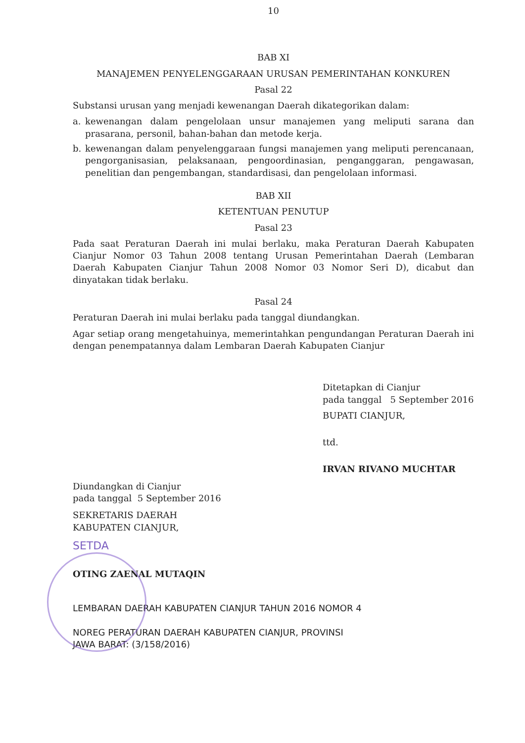10
BAB XI
MANAJEMEN PENYELENGGARAAN URUSAN PEMERINTAHAN KONKUREN
Pasal 22
Substansi urusan yang menjadi kewenangan Daerah dikategorikan dalam:
a. kewenangan dalam pengelolaan unsur manajemen yang meliputi sarana dan prasarana, personil, bahan-bahan dan metode kerja.
b. kewenangan dalam penyelenggaraan fungsi manajemen yang meliputi perencanaan, pengorganisasian, pelaksanaan, pengoordinasian, penganggaran, pengawasan, penelitian dan pengembangan, standardisasi, dan pengelolaan informasi.
BAB XII
KETENTUAN PENUTUP
Pasal 23
Pada saat Peraturan Daerah ini mulai berlaku, maka Peraturan Daerah Kabupaten Cianjur Nomor 03 Tahun 2008 tentang Urusan Pemerintahan Daerah (Lembaran Daerah Kabupaten Cianjur Tahun 2008 Nomor 03 Nomor Seri D), dicabut dan dinyatakan tidak berlaku.
Pasal 24
Peraturan Daerah ini mulai berlaku pada tanggal diundangkan.
Agar setiap orang mengetahuinya, memerintahkan pengundangan Peraturan Daerah ini dengan penempatannya dalam Lembaran Daerah Kabupaten Cianjur
Ditetapkan di Cianjur
pada tanggal 5 September 2016
BUPATI CIANJUR,
ttd.
IRVAN RIVANO MUCHTAR
Diundangkan di Cianjur
pada tanggal 5 September 2016
SEKRETARIS DAERAH
KABUPATEN CIANJUR,
SETDA
OTING ZAENAL MUTAQIN
LEMBARAN DAERAH KABUPATEN CIANJUR TAHUN 2016 NOMOR 4
NOREG PERATURAN DAERAH KABUPATEN CIANJUR, PROVINSI
JAWA BARAT: (3/158/2016)